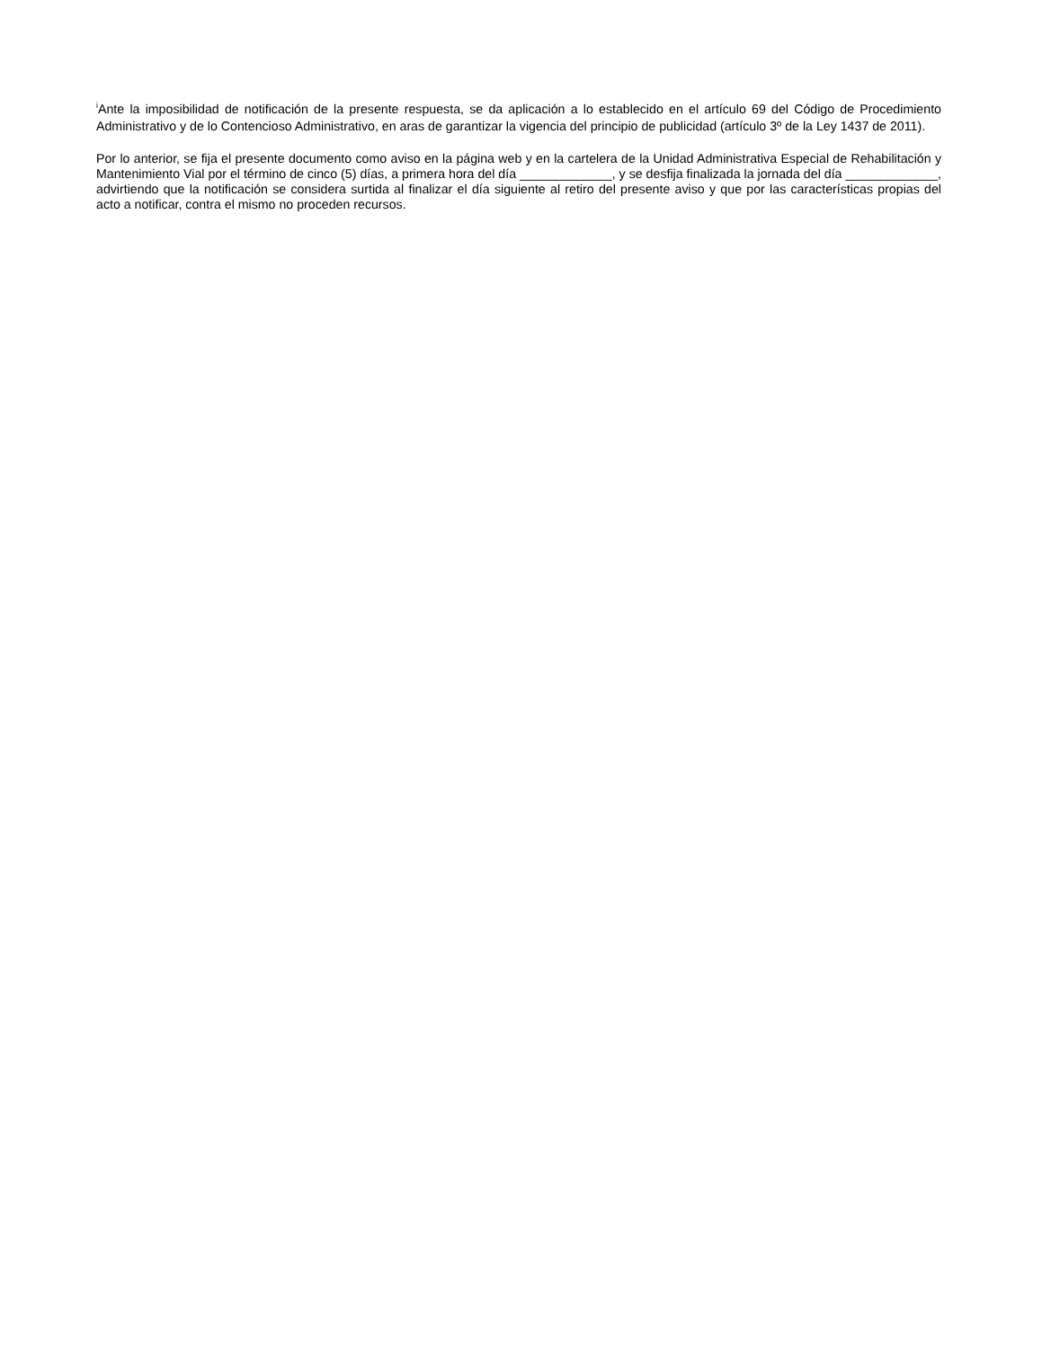<sup>i</sup> Ante la imposibilidad de notificación de la presente respuesta, se da aplicación a lo establecido en el artículo 69 del Código de Procedimiento Administrativo y de lo Contencioso Administrativo, en aras de garantizar la vigencia del principio de publicidad (artículo 3º de la Ley 1437 de 2011).
Por lo anterior, se fija el presente documento como aviso en la página web y en la cartelera de la Unidad Administrativa Especial de Rehabilitación y Mantenimiento Vial por el término de cinco (5) días, a primera hora del día _____________, y se desfija finalizada la jornada del día _____________, advirtiendo que la notificación se considera surtida al finalizar el día siguiente al retiro del presente aviso y que por las características propias del acto a notificar, contra el mismo no proceden recursos.